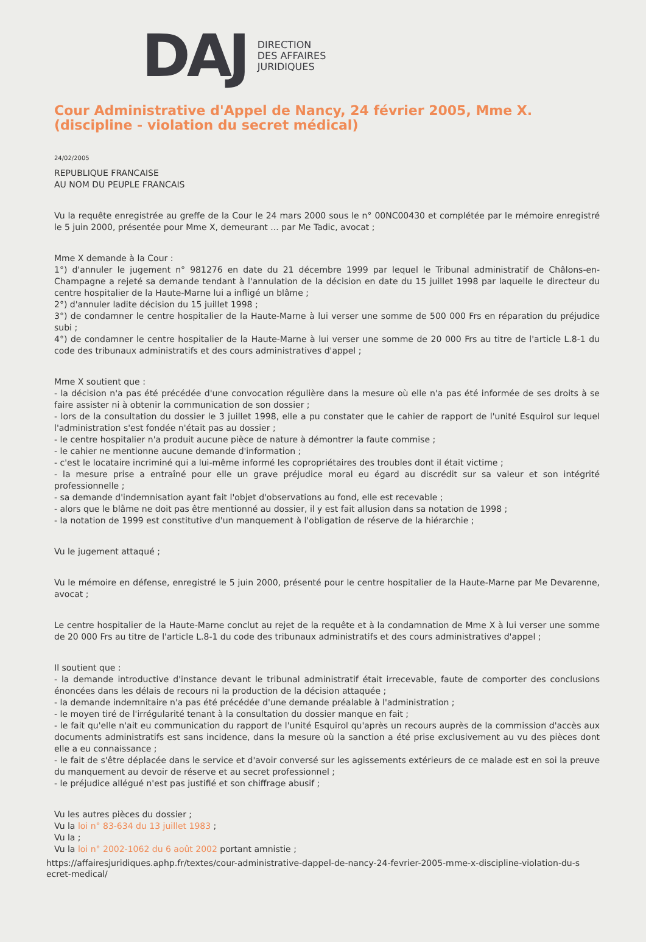DAJ
DIRECTION
DES AFFAIRES
JURIDIQUES
Cour Administrative d'Appel de Nancy, 24 février 2005, Mme X. (discipline - violation du secret médical)
24/02/2005
REPUBLIQUE FRANCAISE
AU NOM DU PEUPLE FRANCAIS
Vu la requête enregistrée au greffe de la Cour le 24 mars 2000 sous le n° 00NC00430 et complétée par le mémoire enregistré le 5 juin 2000, présentée pour Mme X, demeurant ... par Me Tadic, avocat ;
Mme X demande à la Cour :
1°) d'annuler le jugement n° 981276 en date du 21 décembre 1999 par lequel le Tribunal administratif de Châlons-en-Champagne a rejeté sa demande tendant à l'annulation de la décision en date du 15 juillet 1998 par laquelle le directeur du centre hospitalier de la Haute-Marne lui a infligé un blâme ;
2°) d'annuler ladite décision du 15 juillet 1998 ;
3°) de condamner le centre hospitalier de la Haute-Marne à lui verser une somme de 500 000 Frs en réparation du préjudice subi ;
4°) de condamner le centre hospitalier de la Haute-Marne à lui verser une somme de 20 000 Frs au titre de l'article L.8-1 du code des tribunaux administratifs et des cours administratives d'appel ;
Mme X soutient que :
- la décision n'a pas été précédée d'une convocation régulière dans la mesure où elle n'a pas été informée de ses droits à se faire assister ni à obtenir la communication de son dossier ;
- lors de la consultation du dossier le 3 juillet 1998, elle a pu constater que le cahier de rapport de l'unité Esquirol sur lequel l'administration s'est fondée n'était pas au dossier ;
- le centre hospitalier n'a produit aucune pièce de nature à démontrer la faute commise ;
- le cahier ne mentionne aucune demande d'information ;
- c'est le locataire incriminé qui a lui-même informé les copropriétaires des troubles dont il était victime ;
- la mesure prise a entraîné pour elle un grave préjudice moral eu égard au discrédit sur sa valeur et son intégrité professionnelle ;
- sa demande d'indemnisation ayant fait l'objet d'observations au fond, elle est recevable ;
- alors que le blâme ne doit pas être mentionné au dossier, il y est fait allusion dans sa notation de 1998 ;
- la notation de 1999 est constitutive d'un manquement à l'obligation de réserve de la hiérarchie ;
Vu le jugement attaqué ;
Vu le mémoire en défense, enregistré le 5 juin 2000, présenté pour le centre hospitalier de la Haute-Marne par Me Devarenne, avocat ;
Le centre hospitalier de la Haute-Marne conclut au rejet de la requête et à la condamnation de Mme X à lui verser une somme de 20 000 Frs au titre de l'article L.8-1 du code des tribunaux administratifs et des cours administratives d'appel ;
Il soutient que :
- la demande introductive d'instance devant le tribunal administratif était irrecevable, faute de comporter des conclusions énoncées dans les délais de recours ni la production de la décision attaquée ;
- la demande indemnitaire n'a pas été précédée d'une demande préalable à l'administration ;
- le moyen tiré de l'irrégularité tenant à la consultation du dossier manque en fait ;
- le fait qu'elle n'ait eu communication du rapport de l'unité Esquirol qu'après un recours auprès de la commission d'accès aux documents administratifs est sans incidence, dans la mesure où la sanction a été prise exclusivement au vu des pièces dont elle a eu connaissance ;
- le fait de s'être déplacée dans le service et d'avoir conversé sur les agissements extérieurs de ce malade est en soi la preuve du manquement au devoir de réserve et au secret professionnel ;
- le préjudice allégué n'est pas justifié et son chiffrage abusif ;
Vu les autres pièces du dossier ;
Vu la loi n° 83-634 du 13 juillet 1983 ;
Vu la ;
Vu la loi n° 2002-1062 du 6 août 2002 portant amnistie ;
https://affairesjuridiques.aphp.fr/textes/cour-administrative-dappel-de-nancy-24-fevrier-2005-mme-x-discipline-violation-du-s
ecret-medical/